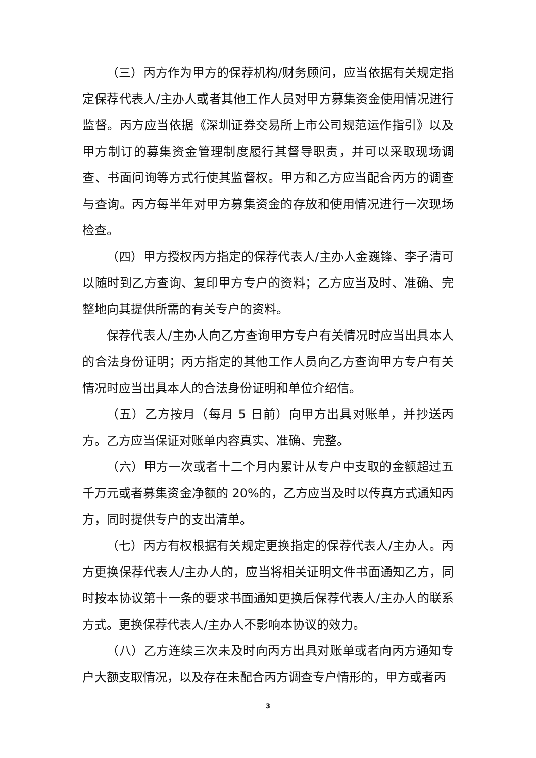（三）丙方作为甲方的保荐机构/财务顾问，应当依据有关规定指定保荐代表人/主办人或者其他工作人员对甲方募集资金使用情况进行监督。丙方应当依据《深圳证券交易所上市公司规范运作指引》以及甲方制订的募集资金管理制度履行其督导职责，并可以采取现场调查、书面问询等方式行使其监督权。甲方和乙方应当配合丙方的调查与查询。丙方每半年对甲方募集资金的存放和使用情况进行一次现场检查。
（四）甲方授权丙方指定的保荐代表人/主办人金巍锋、李子清可以随时到乙方查询、复印甲方专户的资料；乙方应当及时、准确、完整地向其提供所需的有关专户的资料。
保荐代表人/主办人向乙方查询甲方专户有关情况时应当出具本人的合法身份证明；丙方指定的其他工作人员向乙方查询甲方专户有关情况时应当出具本人的合法身份证明和单位介绍信。
（五）乙方按月（每月 5 日前）向甲方出具对账单，并抄送丙方。乙方应当保证对账单内容真实、准确、完整。
（六）甲方一次或者十二个月内累计从专户中支取的金额超过五千万元或者募集资金净额的 20%的，乙方应当及时以传真方式通知丙方，同时提供专户的支出清单。
（七）丙方有权根据有关规定更换指定的保荐代表人/主办人。丙方更换保荐代表人/主办人的，应当将相关证明文件书面通知乙方，同时按本协议第十一条的要求书面通知更换后保荐代表人/主办人的联系方式。更换保荐代表人/主办人不影响本协议的效力。
（八）乙方连续三次未及时向丙方出具对账单或者向丙方通知专户大额支取情况，以及存在未配合丙方调查专户情形的，甲方或者丙
3